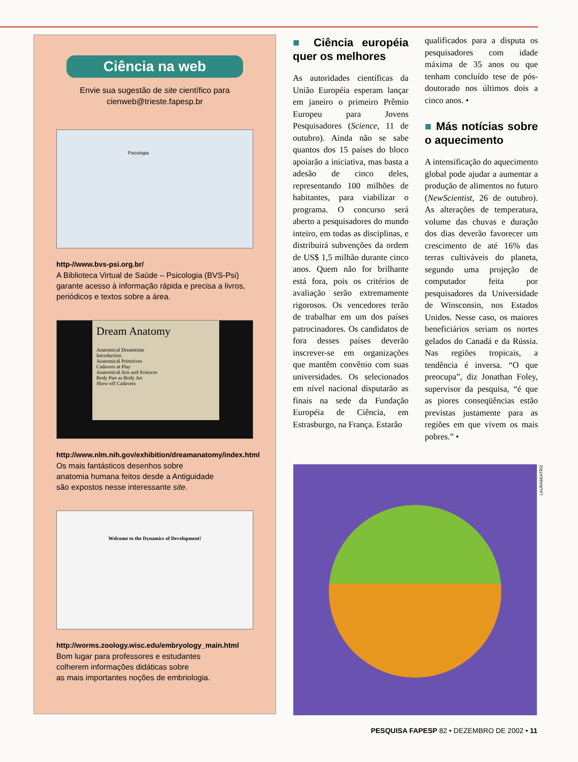Ciência na web
Envie sua sugestão de site científico para
cienweb@trieste.fapesp.br
Psicologia
http-//www.bvs-psi.org.br/
A Biblioteca Virtual de Saúde – Psicologia (BVS-Psi) garante acesso à informação rápida e precisa a livros, periódicos e textos sobre a área.
Dream Anatomy
Anatomical Dreamtime
Introduction
Anatomical Primitives
Cadavers at Play
Anatomical Arts and Sciences
Body Part as Body Art
Show-off Cadavers
http://www.nlm.nih.gov/exhibition/dreamanatomy/index.html
Os mais fantásticos desenhos sobre
anatomia humana feitos desde a Antiguidade
são expostos nesse interessante site.
Welcome to the Dynamics of Development!
http://worms.zoology.wisc.edu/embryology_main.html
Bom lugar para professores e estudantes
colherem informações didáticas sobre
as mais importantes noções de embriologia.
■ Ciência européia quer os melhores
As autoridades científicas da União Européia esperam lançar em janeiro o primeiro Prêmio Europeu para Jovens Pesquisadores (Science, 11 de outubro). Ainda não se sabe quantos dos 15 países do bloco apoiarão a iniciativa, mas basta a adesão de cinco deles, representando 100 milhões de habitantes, para viabilizar o programa. O concurso será aberto a pesquisadores do mundo inteiro, em todas as disciplinas, e distribuirá subvenções da ordem de US$ 1,5 milhão durante cinco anos. Quem não for brilhante está fora, pois os critérios de avaliação serão extremamente rigorosos. Os vencedores terão de trabalhar em um dos países patrocinadores. Os candidatos de fora desses países deverão inscrever-se em organizações que mantêm convênio com suas universidades. Os selecionados em nível nacional disputarão as finais na sede da Fundação Européia de Ciência, em Estrasburgo, na França. Estarão
qualificados para a disputa os pesquisadores com idade máxima de 35 anos ou que tenham concluído tese de pós-doutorado nos últimos dois a cinco anos. •
■ Más notícias sobre o aquecimento
A intensificação do aquecimento global pode ajudar a aumentar a produção de alimentos no futuro (NewScientist, 26 de outubro). As alterações de temperatura, volume das chuvas e duração dos dias deverão favorecer um crescimento de até 16% das terras cultiváveis do planeta, segundo uma projeção de computador feita por pesquisadores da Universidade de Winsconsin, nos Estados Unidos. Nesse caso, os maiores beneficiários seriam os nortes gelados do Canadá e da Rússia. Nas regiões tropicais, a tendência é inversa. “O que preocupa”, diz Jonathan Foley, supervisor da pesquisa, “é que as piores conseqüências estão previstas justamente para as regiões em que vivem os mais pobres.” •
LAURABEATRIZ
PESQUISA FAPESP 82 • DEZEMBRO DE 2002 • 11